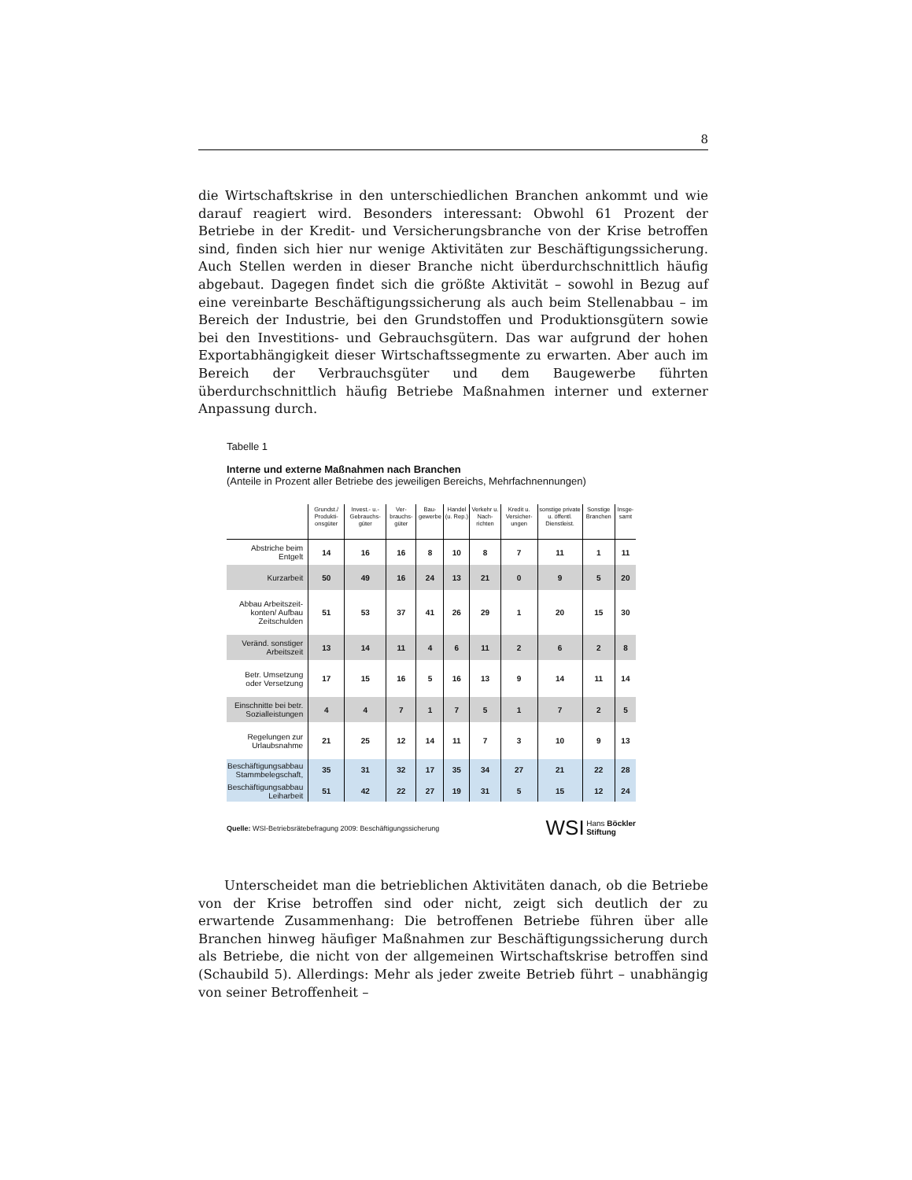8
die Wirtschaftskrise in den unterschiedlichen Branchen ankommt und wie darauf reagiert wird. Besonders interessant: Obwohl 61 Prozent der Betriebe in der Kredit- und Versicherungsbranche von der Krise betroffen sind, finden sich hier nur wenige Aktivitäten zur Beschäftigungssicherung. Auch Stellen werden in dieser Branche nicht überdurchschnittlich häufig abgebaut. Dagegen findet sich die größte Aktivität – sowohl in Bezug auf eine vereinbarte Beschäftigungssicherung als auch beim Stellenabbau – im Bereich der Industrie, bei den Grundstoffen und Produktionsgütern sowie bei den Investitions- und Gebrauchsgütern. Das war aufgrund der hohen Exportabhängigkeit dieser Wirtschaftssegmente zu erwarten. Aber auch im Bereich der Verbrauchsgüter und dem Baugewerbe führten überdurchschnittlich häufig Betriebe Maßnahmen interner und externer Anpassung durch.
Tabelle 1
Interne und externe Maßnahmen nach Branchen
(Anteile in Prozent aller Betriebe des jeweiligen Bereichs, Mehrfachnennungen)
| | Grundst./ Produkti-onsgüter | Invest.- u.- Gebrauchs-güter | Ver-brauchs-güter | Bau-gewerbe | Handel (u. Rep.) | Verkehr u. Nach-richten | Kredit u. Versicher-ungen | sonstige private u. öffentl. Dienstleist. | Sonstige Branchen | Insge-samt |
| --- | --- | --- | --- | --- | --- | --- | --- | --- | --- | --- |
| Abstriche beim Entgelt | 14 | 16 | 16 | 8 | 10 | 8 | 7 | 11 | 1 | 11 |
| Kurzarbeit | 50 | 49 | 16 | 24 | 13 | 21 | 0 | 9 | 5 | 20 |
| Abbau Arbeitszeit-konten/ Aufbau Zeitschulden | 51 | 53 | 37 | 41 | 26 | 29 | 1 | 20 | 15 | 30 |
| Veränd. sonstiger Arbeitszeit | 13 | 14 | 11 | 4 | 6 | 11 | 2 | 6 | 2 | 8 |
| Betr. Umsetzung oder Versetzung | 17 | 15 | 16 | 5 | 16 | 13 | 9 | 14 | 11 | 14 |
| Einschnitte bei betr. Sozialleistungen | 4 | 4 | 7 | 1 | 7 | 5 | 1 | 7 | 2 | 5 |
| Regelungen zur Urlaubsnahme | 21 | 25 | 12 | 14 | 11 | 7 | 3 | 10 | 9 | 13 |
| Beschäftigungsabbau Stammbelegschaft, | 35 | 31 | 32 | 17 | 35 | 34 | 27 | 21 | 22 | 28 |
| Beschäftigungsabbau Leiharbeit | 51 | 42 | 22 | 27 | 19 | 31 | 5 | 15 | 12 | 24 |
Quelle: WSI-Betriebsrätebefragung 2009: Beschäftigungssicherung
WSI Hans Böckler
Stiftung
  Unterscheidet man die betrieblichen Aktivitäten danach, ob die Betriebe von der Krise betroffen sind oder nicht, zeigt sich deutlich der zu erwartende Zusammenhang: Die betroffenen Betriebe führen über alle Branchen hinweg häufiger Maßnahmen zur Beschäftigungssicherung durch als Betriebe, die nicht von der allgemeinen Wirtschaftskrise betroffen sind (Schaubild 5). Allerdings: Mehr als jeder zweite Betrieb führt – unabhängig von seiner Betroffenheit –